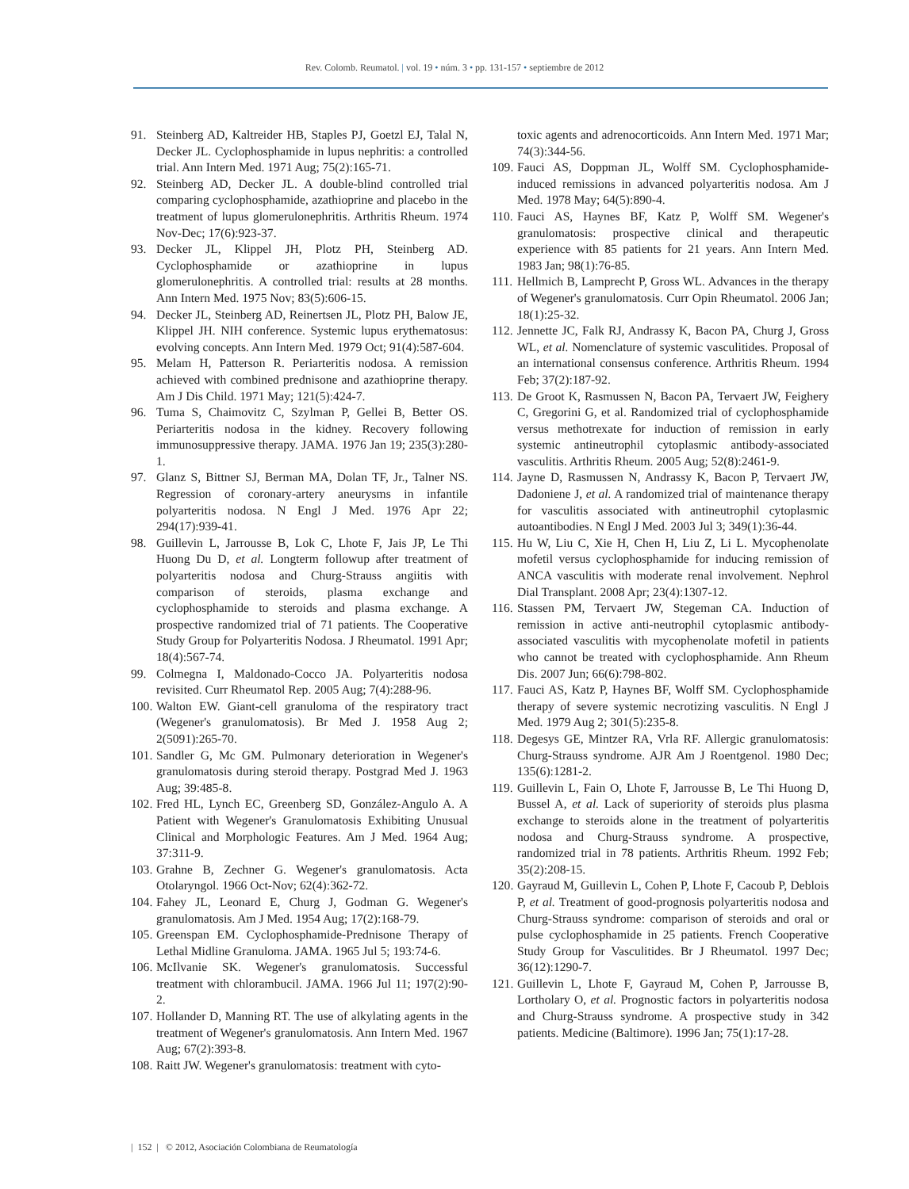Rev. Colomb. Reumatol. | vol. 19 • núm. 3 • pp. 131-157 • septiembre de 2012
91. Steinberg AD, Kaltreider HB, Staples PJ, Goetzl EJ, Talal N, Decker JL. Cyclophosphamide in lupus nephritis: a controlled trial. Ann Intern Med. 1971 Aug; 75(2):165-71.
92. Steinberg AD, Decker JL. A double-blind controlled trial comparing cyclophosphamide, azathioprine and placebo in the treatment of lupus glomerulonephritis. Arthritis Rheum. 1974 Nov-Dec; 17(6):923-37.
93. Decker JL, Klippel JH, Plotz PH, Steinberg AD. Cyclophosphamide or azathioprine in lupus glomerulonephritis. A controlled trial: results at 28 months. Ann Intern Med. 1975 Nov; 83(5):606-15.
94. Decker JL, Steinberg AD, Reinertsen JL, Plotz PH, Balow JE, Klippel JH. NIH conference. Systemic lupus erythematosus: evolving concepts. Ann Intern Med. 1979 Oct; 91(4):587-604.
95. Melam H, Patterson R. Periarteritis nodosa. A remission achieved with combined prednisone and azathioprine therapy. Am J Dis Child. 1971 May; 121(5):424-7.
96. Tuma S, Chaimovitz C, Szylman P, Gellei B, Better OS. Periarteritis nodosa in the kidney. Recovery following immunosuppressive therapy. JAMA. 1976 Jan 19; 235(3):280-1.
97. Glanz S, Bittner SJ, Berman MA, Dolan TF, Jr., Talner NS. Regression of coronary-artery aneurysms in infantile polyarteritis nodosa. N Engl J Med. 1976 Apr 22; 294(17):939-41.
98. Guillevin L, Jarrousse B, Lok C, Lhote F, Jais JP, Le Thi Huong Du D, et al. Longterm followup after treatment of polyarteritis nodosa and Churg-Strauss angiitis with comparison of steroids, plasma exchange and cyclophosphamide to steroids and plasma exchange. A prospective randomized trial of 71 patients. The Cooperative Study Group for Polyarteritis Nodosa. J Rheumatol. 1991 Apr; 18(4):567-74.
99. Colmegna I, Maldonado-Cocco JA. Polyarteritis nodosa revisited. Curr Rheumatol Rep. 2005 Aug; 7(4):288-96.
100. Walton EW. Giant-cell granuloma of the respiratory tract (Wegener's granulomatosis). Br Med J. 1958 Aug 2; 2(5091):265-70.
101. Sandler G, Mc GM. Pulmonary deterioration in Wegener's granulomatosis during steroid therapy. Postgrad Med J. 1963 Aug; 39:485-8.
102. Fred HL, Lynch EC, Greenberg SD, González-Angulo A. A Patient with Wegener's Granulomatosis Exhibiting Unusual Clinical and Morphologic Features. Am J Med. 1964 Aug; 37:311-9.
103. Grahne B, Zechner G. Wegener's granulomatosis. Acta Otolaryngol. 1966 Oct-Nov; 62(4):362-72.
104. Fahey JL, Leonard E, Churg J, Godman G. Wegener's granulomatosis. Am J Med. 1954 Aug; 17(2):168-79.
105. Greenspan EM. Cyclophosphamide-Prednisone Therapy of Lethal Midline Granuloma. JAMA. 1965 Jul 5; 193:74-6.
106. McIlvanie SK. Wegener's granulomatosis. Successful treatment with chlorambucil. JAMA. 1966 Jul 11; 197(2):90-2.
107. Hollander D, Manning RT. The use of alkylating agents in the treatment of Wegener's granulomatosis. Ann Intern Med. 1967 Aug; 67(2):393-8.
108. Raitt JW. Wegener's granulomatosis: treatment with cyto-
toxic agents and adrenocorticoids. Ann Intern Med. 1971 Mar; 74(3):344-56.
109. Fauci AS, Doppman JL, Wolff SM. Cyclophosphamide-induced remissions in advanced polyarteritis nodosa. Am J Med. 1978 May; 64(5):890-4.
110. Fauci AS, Haynes BF, Katz P, Wolff SM. Wegener's granulomatosis: prospective clinical and therapeutic experience with 85 patients for 21 years. Ann Intern Med. 1983 Jan; 98(1):76-85.
111. Hellmich B, Lamprecht P, Gross WL. Advances in the therapy of Wegener's granulomatosis. Curr Opin Rheumatol. 2006 Jan; 18(1):25-32.
112. Jennette JC, Falk RJ, Andrassy K, Bacon PA, Churg J, Gross WL, et al. Nomenclature of systemic vasculitides. Proposal of an international consensus conference. Arthritis Rheum. 1994 Feb; 37(2):187-92.
113. De Groot K, Rasmussen N, Bacon PA, Tervaert JW, Feighery C, Gregorini G, et al. Randomized trial of cyclophosphamide versus methotrexate for induction of remission in early systemic antineutrophil cytoplasmic antibody-associated vasculitis. Arthritis Rheum. 2005 Aug; 52(8):2461-9.
114. Jayne D, Rasmussen N, Andrassy K, Bacon P, Tervaert JW, Dadoniene J, et al. A randomized trial of maintenance therapy for vasculitis associated with antineutrophil cytoplasmic autoantibodies. N Engl J Med. 2003 Jul 3; 349(1):36-44.
115. Hu W, Liu C, Xie H, Chen H, Liu Z, Li L. Mycophenolate mofetil versus cyclophosphamide for inducing remission of ANCA vasculitis with moderate renal involvement. Nephrol Dial Transplant. 2008 Apr; 23(4):1307-12.
116. Stassen PM, Tervaert JW, Stegeman CA. Induction of remission in active anti-neutrophil cytoplasmic antibody-associated vasculitis with mycophenolate mofetil in patients who cannot be treated with cyclophosphamide. Ann Rheum Dis. 2007 Jun; 66(6):798-802.
117. Fauci AS, Katz P, Haynes BF, Wolff SM. Cyclophosphamide therapy of severe systemic necrotizing vasculitis. N Engl J Med. 1979 Aug 2; 301(5):235-8.
118. Degesys GE, Mintzer RA, Vrla RF. Allergic granulomatosis: Churg-Strauss syndrome. AJR Am J Roentgenol. 1980 Dec; 135(6):1281-2.
119. Guillevin L, Fain O, Lhote F, Jarrousse B, Le Thi Huong D, Bussel A, et al. Lack of superiority of steroids plus plasma exchange to steroids alone in the treatment of polyarteritis nodosa and Churg-Strauss syndrome. A prospective, randomized trial in 78 patients. Arthritis Rheum. 1992 Feb; 35(2):208-15.
120. Gayraud M, Guillevin L, Cohen P, Lhote F, Cacoub P, Deblois P, et al. Treatment of good-prognosis polyarteritis nodosa and Churg-Strauss syndrome: comparison of steroids and oral or pulse cyclophosphamide in 25 patients. French Cooperative Study Group for Vasculitides. Br J Rheumatol. 1997 Dec; 36(12):1290-7.
121. Guillevin L, Lhote F, Gayraud M, Cohen P, Jarrousse B, Lortholary O, et al. Prognostic factors in polyarteritis nodosa and Churg-Strauss syndrome. A prospective study in 342 patients. Medicine (Baltimore). 1996 Jan; 75(1):17-28.
| 152 | © 2012, Asociación Colombiana de Reumatología